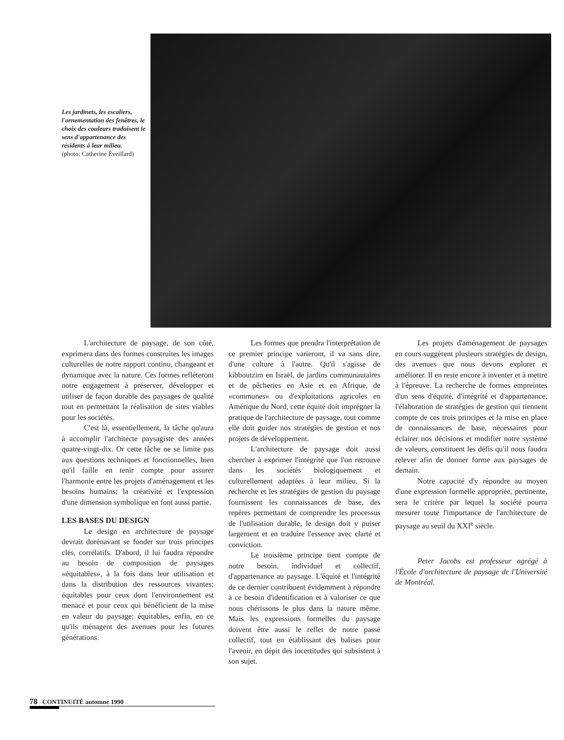Les jardinets, les escaliers, l'ornementation des fenêtres, le choix des couleurs traduisent le sens d'appartenance des résidents à leur milieu.
(photo: Catherine Éveillard)
L'architecture de paysage, de son côté, exprimera dans des formes construites les images culturelles de notre rapport continu, changeant et dynamique avec la nature. Ces formes refléteront notre engagement à préserver, développer et utiliser de façon durable des paysages de qualité tout en permettant la réalisation de sites viables pour les sociétés.
C'est là, essentiellement, la tâche qu'aura à accomplir l'architecte paysagiste des années quatre-vingt-dix. Or cette tâche ne se limite pas aux questions techniques et fonctionnelles, bien qu'il faille en tenir compte pour assurer l'harmonie entre les projets d'aménagement et les besoins humains; la créativité et l'expression d'une dimension symbolique en font aussi partie.
LES BASES DU DESIGN
Le design en architecture de paysage devrait dorénavant se fonder sur trois principes clés, corrélatifs. D'abord, il lui faudra répondre au besoin de composition de paysages «équitables», à la fois dans leur utilisation et dans la distribution des ressources vivantes; équitables pour ceux dont l'environnement est menacé et pour ceux qui bénéficient de la mise en valeur du paysage; équitables, enfin, en ce qu'ils ménagent des avenues pour les futures générations.
Les formes que prendra l'interprétation de ce premier principe varieront, il va sans dire, d'une culture à l'autre. Qu'il s'agisse de kibboutzim en Israël, de jardins communautaires et de pêcheries en Asie et en Afrique, de «communes» ou d'exploitations agricoles en Amérique du Nord, cette équité doit imprégner la pratique de l'architecture de paysage, tout comme elle doit guider nos stratégies de gestion et nos projets de développement.
L'architecture de paysage doit aussi chercher à exprimer l'intégrité que l'on retrouve dans les sociétés biologiquement et culturellement adaptées à leur milieu. Si la recherche et les stratégies de gestion du paysage fournissent les connaissances de base, des repères permettant de comprendre les processus de l'utilisation durable, le design doit y puiser largement et en traduire l'essence avec clarté et conviction.
Le troisième principe tient compte de notre besoin, individuel et collectif, d'appartenance au paysage. L'équité et l'intégrité de ce dernier contribuent évidemment à répondre à ce besoin d'identification et à valoriser ce que nous chérissons le plus dans la nature même. Mais les expressions formelles du paysage doivent être aussi le reflet de notre passé collectif, tout en établissant des balises pour l'avenir, en dépit des incertitudes qui subsistent à son sujet.
Les projets d'aménagement de paysages en cours suggèrent plusieurs stratégies de design, des avenues que nous devons explorer et améliorer. Il en reste encore à inventer et à mettre à l'épreuve. La recherche de formes empreintes d'un sens d'équité, d'intégrité et d'appartenance, l'élaboration de stratégies de gestion qui tiennent compte de ces trois principes et la mise en place de connaissances de base, nécessaires pour éclairer nos décisions et modifier notre système de valeurs, constituent les défis qu'il nous faudra relever afin de donner forme aux paysages de demain.
Notre capacité d'y répondre au moyen d'une expression formelle appropriée, pertinente, sera le critère par lequel la société pourra mesurer toute l'importance de l'architecture de paysage au seuil du XXI<sup>e</sup> siècle.
Peter Jacobs est professeur agrégé à l'École d'architecture de paysage de l'Université de Montréal.
78 CONTINUITÉ automne 1990